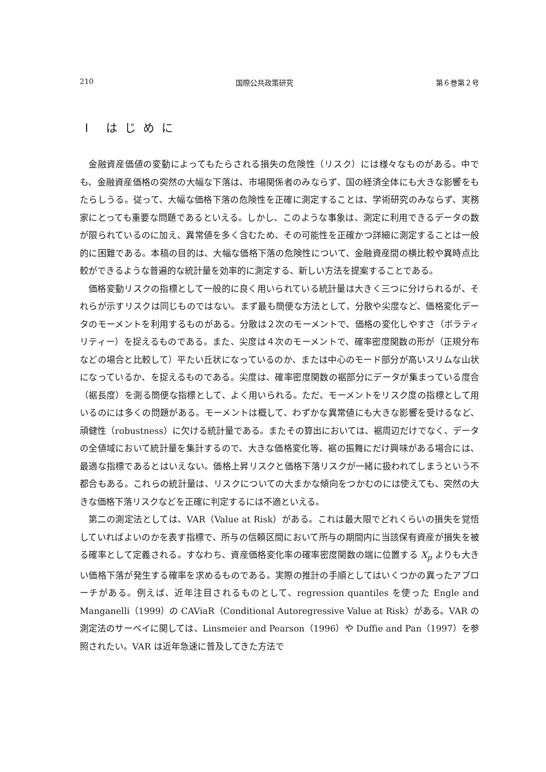210 国際公共政策研究 第６巻第２号
Ⅰ はじめに
金融資産価値の変動によってもたらされる損失の危険性（リスク）には様々なものがある。中でも、金融資産価格の突然の大幅な下落は、市場関係者のみならず、国の経済全体にも大きな影響をもたらしうる。従って、大幅な価格下落の危険性を正確に測定することは、学術研究のみならず、実務家にとっても重要な問題であるといえる。しかし、このような事象は、測定に利用できるデータの数が限られているのに加え、異常値を多く含むため、その可能性を正確かつ詳細に測定することは一般的に困難である。本稿の目的は、大幅な価格下落の危険性について、金融資産間の横比較や異時点比較ができるような普遍的な統計量を効率的に測定する、新しい方法を提案することである。
価格変動リスクの指標として一般的に良く用いられている統計量は大きく三つに分けられるが、それらが示すリスクは同じものではない。まず最も簡便な方法として、分散や尖度など、価格変化データのモーメントを利用するものがある。分散は２次のモーメントで、価格の変化しやすさ（ボラティリティー）を捉えるものである。また、尖度は４次のモーメントで、確率密度関数の形が（正規分布などの場合と比較して）平たい丘状になっているのか、または中心のモード部分が高いスリムな山状になっているか、を捉えるものである。尖度は、確率密度関数の裾部分にデータが集まっている度合（裾長度）を測る簡便な指標として、よく用いられる。ただ、モーメントをリスク度の指標として用いるのには多くの問題がある。モーメントは概して、わずかな異常値にも大きな影響を受けるなど、頑健性（robustness）に欠ける統計量である。またその算出においては、裾周辺だけでなく、データの全値域において統計量を集計するので、大きな価格変化等、裾の振舞にだけ興味がある場合には、最適な指標であるとはいえない。価格上昇リスクと価格下落リスクが一緒に扱われてしまうという不都合もある。これらの統計量は、リスクについての大まかな傾向をつかむのには使えても、突然の大きな価格下落リスクなどを正確に判定するには不適といえる。
第二の測定法としては、VAR（Value at Risk）がある。これは最大限でどれくらいの損失を覚悟していればよいのかを表す指標で、所与の信頼区間において所与の期間内に当該保有資産が損失を被る確率として定義される。すなわち、資産価格変化率の確率密度関数の端に位置する X<sub>p</sub> よりも大きい価格下落が発生する確率を求めるものである。実際の推計の手順としてはいくつかの異ったアプローチがある。例えば、近年注目されるものとして、regression quantiles を使った Engle and Manganelli（1999）の CAViaR（Conditional Autoregressive Value at Risk）がある。VAR の測定法のサーベイに関しては、Linsmeier and Pearson（1996）や Duffie and Pan（1997）を参照されたい。VAR は近年急速に普及してきた方法で